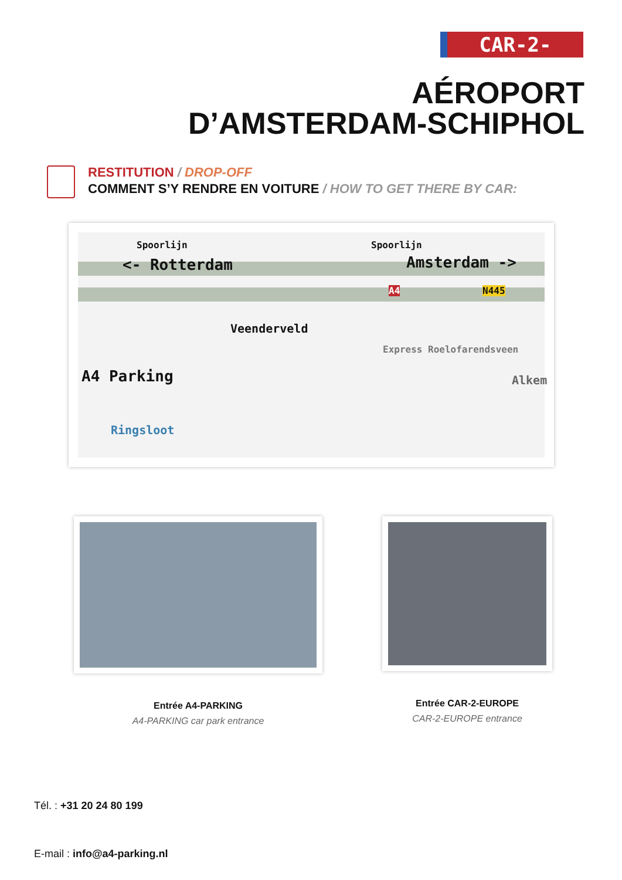CAR-2-EUROPE
AÉROPORT
D’AMSTERDAM-SCHIPHOL
RESTITUTION / DROP-OFF
COMMENT S’Y RENDRE EN VOITURE / HOW TO GET THERE BY CAR:
Spoorlijn Spoorlijn
<- Rotterdam Amsterdam ->
A4 N445
Veenderveld
Express Roelofarendsveen
A4 Parking Alkem
Ringsloot
Entrée A4-PARKING
A4-PARKING car park entrance
Entrée CAR-2-EUROPE
CAR-2-EUROPE entrance
Tél. : +31 20 24 80 199
E-mail : info@a4-parking.nl